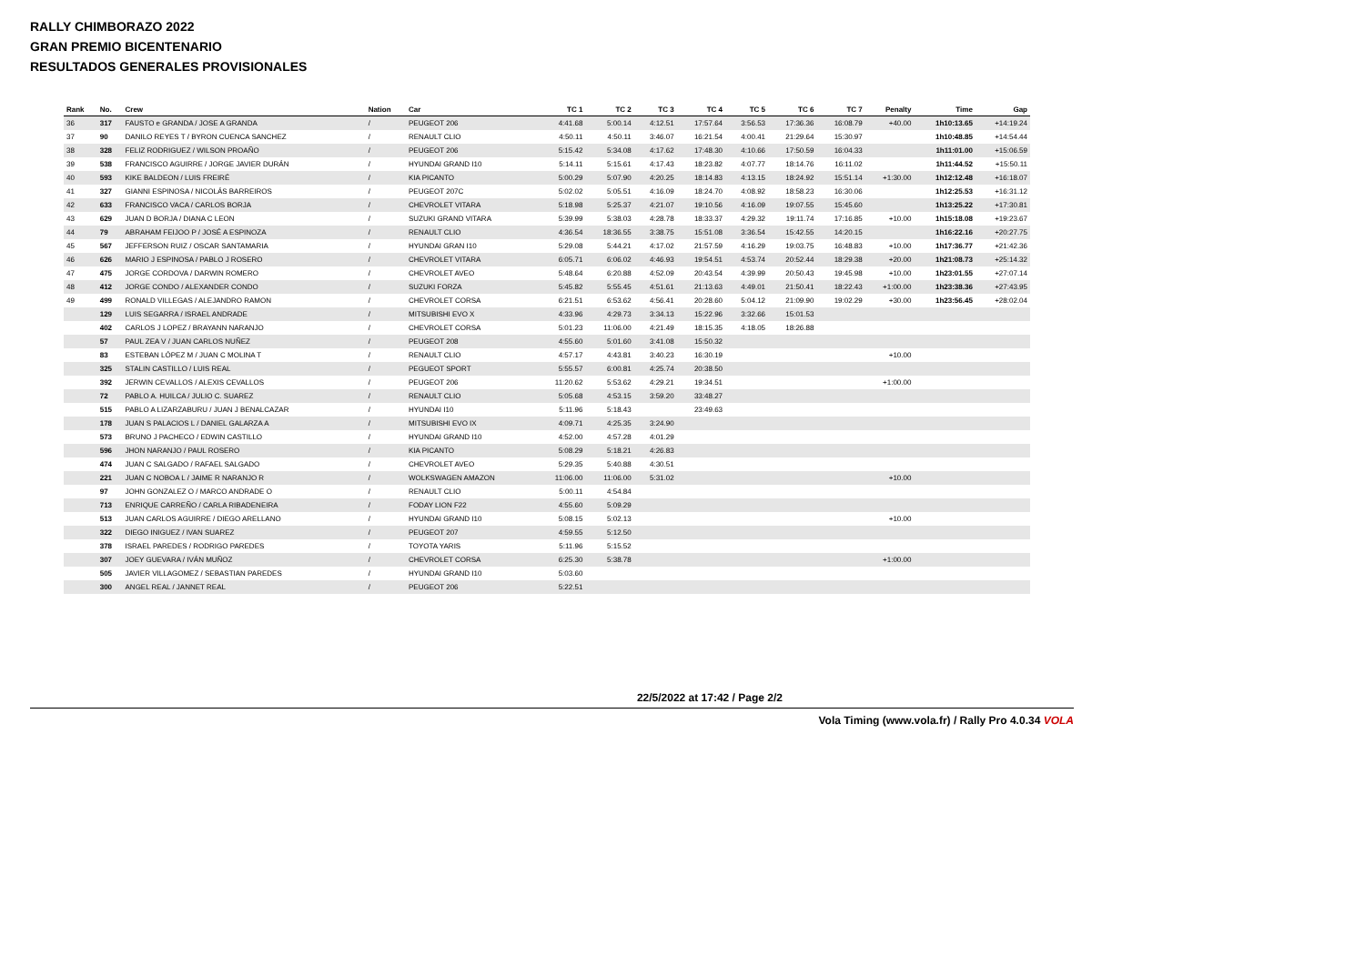RALLY CHIMBORAZO 2022
GRAN PREMIO BICENTENARIO
RESULTADOS GENERALES PROVISIONALES
| Rank | No. | Crew | Nation | Car | TC 1 | TC 2 | TC 3 | TC 4 | TC 5 | TC 6 | TC 7 | Penalty | Time | Gap |
| --- | --- | --- | --- | --- | --- | --- | --- | --- | --- | --- | --- | --- | --- | --- |
| 36 | 317 | FAUSTO e GRANDA / JOSE A GRANDA | / | PEUGEOT 206 | 4:41.68 | 5:00.14 | 4:12.51 | 17:57.64 | 3:56.53 | 17:36.36 | 16:08.79 | +40.00 | 1h10:13.65 | +14:19.24 |
| 37 | 90 | DANILO REYES T / BYRON CUENCA SANCHEZ | / | RENAULT CLIO | 4:50.11 | 4:50.11 | 3:46.07 | 16:21.54 | 4:00.41 | 21:29.64 | 15:30.97 | | 1h10:48.85 | +14:54.44 |
| 38 | 328 | FELIZ RODRIGUEZ / WILSON PROAÑO | / | PEUGEOT 206 | 5:15.42 | 5:34.08 | 4:17.62 | 17:48.30 | 4:10.66 | 17:50.59 | 16:04.33 | | 1h11:01.00 | +15:06.59 |
| 39 | 538 | FRANCISCO AGUIRRE / JORGE JAVIER DURÁN | / | HYUNDAI GRAND I10 | 5:14.11 | 5:15.61 | 4:17.43 | 18:23.82 | 4:07.77 | 18:14.76 | 16:11.02 | | 1h11:44.52 | +15:50.11 |
| 40 | 593 | KIKE BALDEON / LUIS FREIRÉ | / | KIA PICANTO | 5:00.29 | 5:07.90 | 4:20.25 | 18:14.83 | 4:13.15 | 18:24.92 | 15:51.14 | +1:30.00 | 1h12:12.48 | +16:18.07 |
| 41 | 327 | GIANNI ESPINOSA / NICOLÁS BARREIROS | / | PEUGEOT 207C | 5:02.02 | 5:05.51 | 4:16.09 | 18:24.70 | 4:08.92 | 18:58.23 | 16:30.06 | | 1h12:25.53 | +16:31.12 |
| 42 | 633 | FRANCISCO VACA / CARLOS BORJA | / | CHEVROLET VITARA | 5:18.98 | 5:25.37 | 4:21.07 | 19:10.56 | 4:16.09 | 19:07.55 | 15:45.60 | | 1h13:25.22 | +17:30.81 |
| 43 | 629 | JUAN D BORJA / DIANA C LEON | / | SUZUKI GRAND VITARA | 5:39.99 | 5:38.03 | 4:28.78 | 18:33.37 | 4:29.32 | 19:11.74 | 17:16.85 | +10.00 | 1h15:18.08 | +19:23.67 |
| 44 | 79 | ABRAHAM FEIJOO P / JOSÉ A ESPINOZA | / | RENAULT CLIO | 4:36.54 | 18:36.55 | 3:38.75 | 15:51.08 | 3:36.54 | 15:42.55 | 14:20.15 | | 1h16:22.16 | +20:27.75 |
| 45 | 567 | JEFFERSON RUIZ / OSCAR SANTAMARIA | / | HYUNDAI GRAN I10 | 5:29.08 | 5:44.21 | 4:17.02 | 21:57.59 | 4:16.29 | 19:03.75 | 16:48.83 | +10.00 | 1h17:36.77 | +21:42.36 |
| 46 | 626 | MARIO J ESPINOSA / PABLO J ROSERO | / | CHEVROLET VITARA | 6:05.71 | 6:06.02 | 4:46.93 | 19:54.51 | 4:53.74 | 20:52.44 | 18:29.38 | +20.00 | 1h21:08.73 | +25:14.32 |
| 47 | 475 | JORGE CORDOVA / DARWIN ROMERO | / | CHEVROLET AVEO | 5:48.64 | 6:20.88 | 4:52.09 | 20:43.54 | 4:39.99 | 20:50.43 | 19:45.98 | +10.00 | 1h23:01.55 | +27:07.14 |
| 48 | 412 | JORGE CONDO / ALEXANDER CONDO | / | SUZUKI FORZA | 5:45.82 | 5:55.45 | 4:51.61 | 21:13.63 | 4:49.01 | 21:50.41 | 18:22.43 | +1:00.00 | 1h23:38.36 | +27:43.95 |
| 49 | 499 | RONALD VILLEGAS / ALEJANDRO RAMON | / | CHEVROLET CORSA | 6:21.51 | 6:53.62 | 4:56.41 | 20:28.60 | 5:04.12 | 21:09.90 | 19:02.29 | +30.00 | 1h23:56.45 | +28:02.04 |
| | 129 | LUIS SEGARRA / ISRAEL ANDRADE | / | MITSUBISHI EVO X | 4:33.96 | 4:29.73 | 3:34.13 | 15:22.96 | 3:32.66 | 15:01.53 | | | | |
| | 402 | CARLOS J LOPEZ / BRAYANN NARANJO | / | CHEVROLET CORSA | 5:01.23 | 11:06.00 | 4:21.49 | 18:15.35 | 4:18.05 | 18:26.88 | | | | |
| | 57 | PAUL ZEA V / JUAN CARLOS NUÑEZ | / | PEUGEOT 208 | 4:55.60 | 5:01.60 | 3:41.08 | 15:50.32 | | | | | | |
| | 83 | ESTEBAN LÓPEZ M / JUAN C MOLINA T | / | RENAULT CLIO | 4:57.17 | 4:43.81 | 3:40.23 | 16:30.19 | | | | +10.00 | | |
| | 325 | STALIN CASTILLO / LUIS REAL | / | PEGUEOT SPORT | 5:55.57 | 6:00.81 | 4:25.74 | 20:38.50 | | | | | | |
| | 392 | JERWIN CEVALLOS / ALEXIS CEVALLOS | / | PEUGEOT 206 | 11:20.62 | 5:53.62 | 4:29.21 | 19:34.51 | | | | +1:00.00 | | |
| | 72 | PABLO A. HUILCA / JULIO C. SUAREZ | / | RENAULT CLIO | 5:05.68 | 4:53.15 | 3:59.20 | 33:48.27 | | | | | | |
| | 515 | PABLO A LIZARZABURU / JUAN J BENALCAZAR | / | HYUNDAI I10 | 5:11.96 | 5:18.43 | | 23:49.63 | | | | | | |
| | 178 | JUAN S PALACIOS L / DANIEL GALARZA A | / | MITSUBISHI EVO IX | 4:09.71 | 4:25.35 | 3:24.90 | | | | | | | |
| | 573 | BRUNO J PACHECO / EDWIN CASTILLO | / | HYUNDAI GRAND I10 | 4:52.00 | 4:57.28 | 4:01.29 | | | | | | | |
| | 596 | JHON NARANJO / PAUL ROSERO | / | KIA PICANTO | 5:08.29 | 5:18.21 | 4:26.83 | | | | | | | |
| | 474 | JUAN C SALGADO / RAFAEL SALGADO | / | CHEVROLET AVEO | 5:29.35 | 5:40.88 | 4:30.51 | | | | | | | |
| | 221 | JUAN C NOBOA L / JAIME R NARANJO R | / | WOLKSWAGEN AMAZON | 11:06.00 | 11:06.00 | 5:31.02 | | | | | +10.00 | | |
| | 97 | JOHN GONZALEZ O / MARCO ANDRADE O | / | RENAULT CLIO | 5:00.11 | 4:54.84 | | | | | | | | |
| | 713 | ENRIQUE CARREÑO / CARLA RIBADENEIRA | / | FODAY LION F22 | 4:55.60 | 5:09.29 | | | | | | | | |
| | 513 | JUAN CARLOS AGUIRRE / DIEGO ARELLANO | / | HYUNDAI GRAND I10 | 5:08.15 | 5:02.13 | | | | | | +10.00 | | |
| | 322 | DIEGO INIGUEZ / IVAN SUAREZ | / | PEUGEOT 207 | 4:59.55 | 5:12.50 | | | | | | | | |
| | 378 | ISRAEL PAREDES / RODRIGO PAREDES | / | TOYOTA YARIS | 5:11.96 | 5:15.52 | | | | | | | | |
| | 307 | JOEY GUEVARA / IVÁN MUÑOZ | / | CHEVROLET CORSA | 6:25.30 | 5:38.78 | | | | | | +1:00.00 | | |
| | 505 | JAVIER VILLAGOMEZ / SEBASTIAN PAREDES | / | HYUNDAI GRAND I10 | 5:03.60 | | | | | | | | | |
| | 300 | ANGEL REAL / JANNET REAL | / | PEUGEOT 206 | 5:22.51 | | | | | | | | | |
22/5/2022 at 17:42 / Page 2/2
Vola Timing (www.vola.fr) / Rally Pro 4.0.34 VOLA